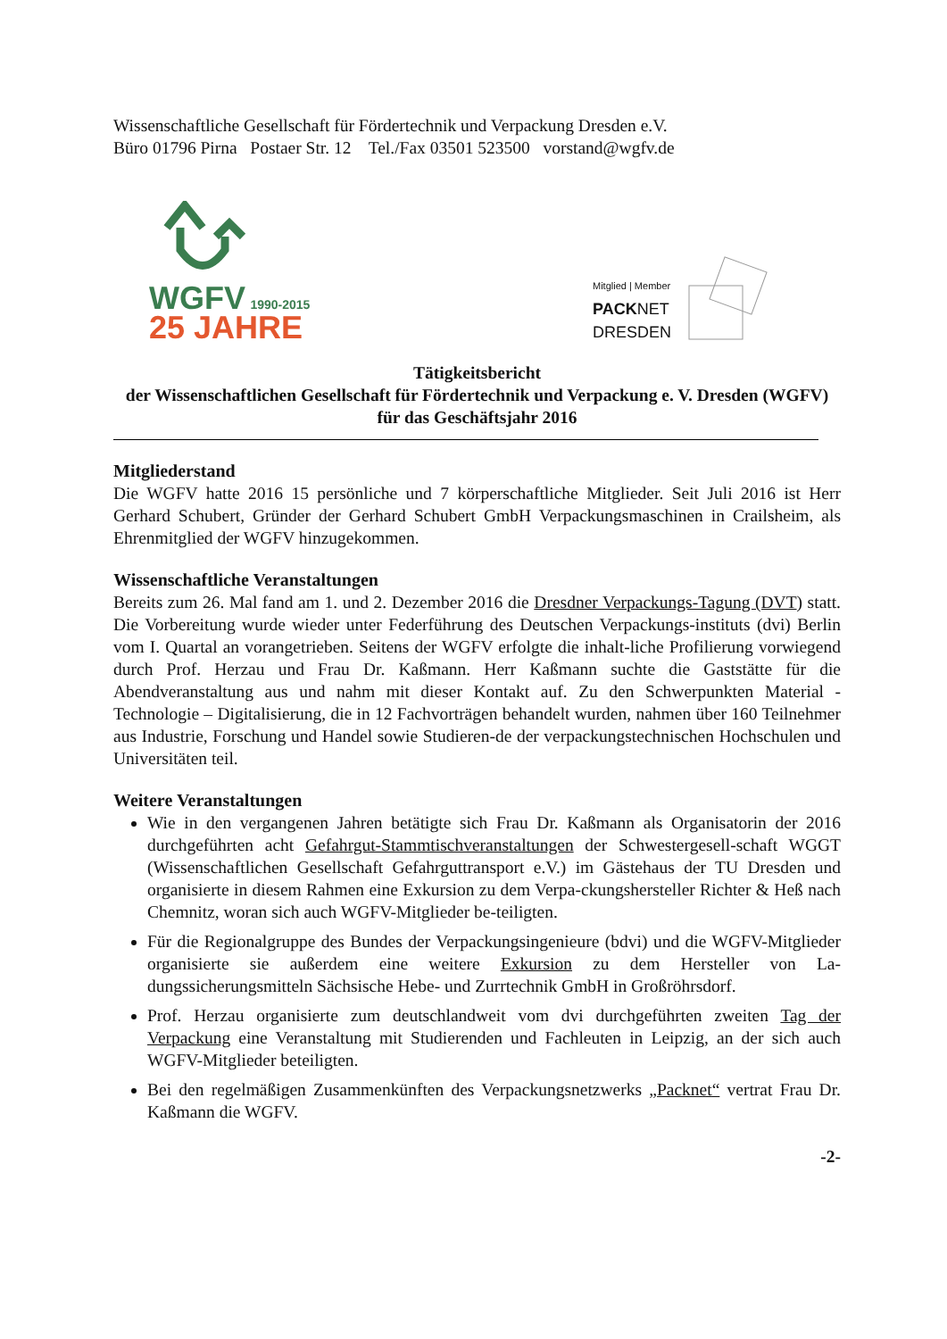Wissenschaftliche Gesellschaft für Fördertechnik und Verpackung Dresden e.V.
Büro 01796 Pirna Postaer Str. 12 Tel./Fax 03501 523500 vorstand@wgfv.de
WGFV 1990-2015
25 JAHRE
Mitglied | Member
PACK NET
DRESDEN
Tätigkeitsbericht
der Wissenschaftlichen Gesellschaft für Fördertechnik und Verpackung e. V. Dresden (WGFV)
für das Geschäftsjahr 2016
Mitgliederstand
Die WGFV hatte 2016 15 persönliche und 7 körperschaftliche Mitglieder. Seit Juli 2016 ist Herr Gerhard Schubert, Gründer der Gerhard Schubert GmbH Verpackungsmaschinen in Crailsheim, als Ehrenmitglied der WGFV hinzugekommen.
Wissenschaftliche Veranstaltungen
Bereits zum 26. Mal fand am 1. und 2. Dezember 2016 die Dresdner Verpackungs-Tagung (DVT) statt. Die Vorbereitung wurde wieder unter Federführung des Deutschen Verpackungs-instituts (dvi) Berlin vom I. Quartal an vorangetrieben. Seitens der WGFV erfolgte die inhalt-liche Profilierung vorwiegend durch Prof. Herzau und Frau Dr. Kaßmann. Herr Kaßmann suchte die Gaststätte für die Abendveranstaltung aus und nahm mit dieser Kontakt auf. Zu den Schwerpunkten Material - Technologie – Digitalisierung, die in 12 Fachvorträgen behandelt wurden, nahmen über 160 Teilnehmer aus Industrie, Forschung und Handel sowie Studieren-de der verpackungstechnischen Hochschulen und Universitäten teil.
Weitere Veranstaltungen
Wie in den vergangenen Jahren betätigte sich Frau Dr. Kaßmann als Organisatorin der 2016 durchgeführten acht Gefahrgut-Stammtischveranstaltungen der Schwestergesell-schaft WGGT (Wissenschaftlichen Gesellschaft Gefahrguttransport e.V.) im Gästehaus der TU Dresden und organisierte in diesem Rahmen eine Exkursion zu dem Verpa-ckungshersteller Richter & Heß nach Chemnitz, woran sich auch WGFV-Mitglieder be-teiligten.
Für die Regionalgruppe des Bundes der Verpackungsingenieure (bdvi) und die WGFV-Mitglieder organisierte sie außerdem eine weitere Exkursion zu dem Hersteller von La-dungssicherungsmitteln Sächsische Hebe- und Zurrtechnik GmbH in Großröhrsdorf.
Prof. Herzau organisierte zum deutschlandweit vom dvi durchgeführten zweiten Tag der Verpackung eine Veranstaltung mit Studierenden und Fachleuten in Leipzig, an der sich auch WGFV-Mitglieder beteiligten.
Bei den regelmäßigen Zusammenkünften des Verpackungsnetzwerks „Packnet“ vertrat Frau Dr. Kaßmann die WGFV.
-2-